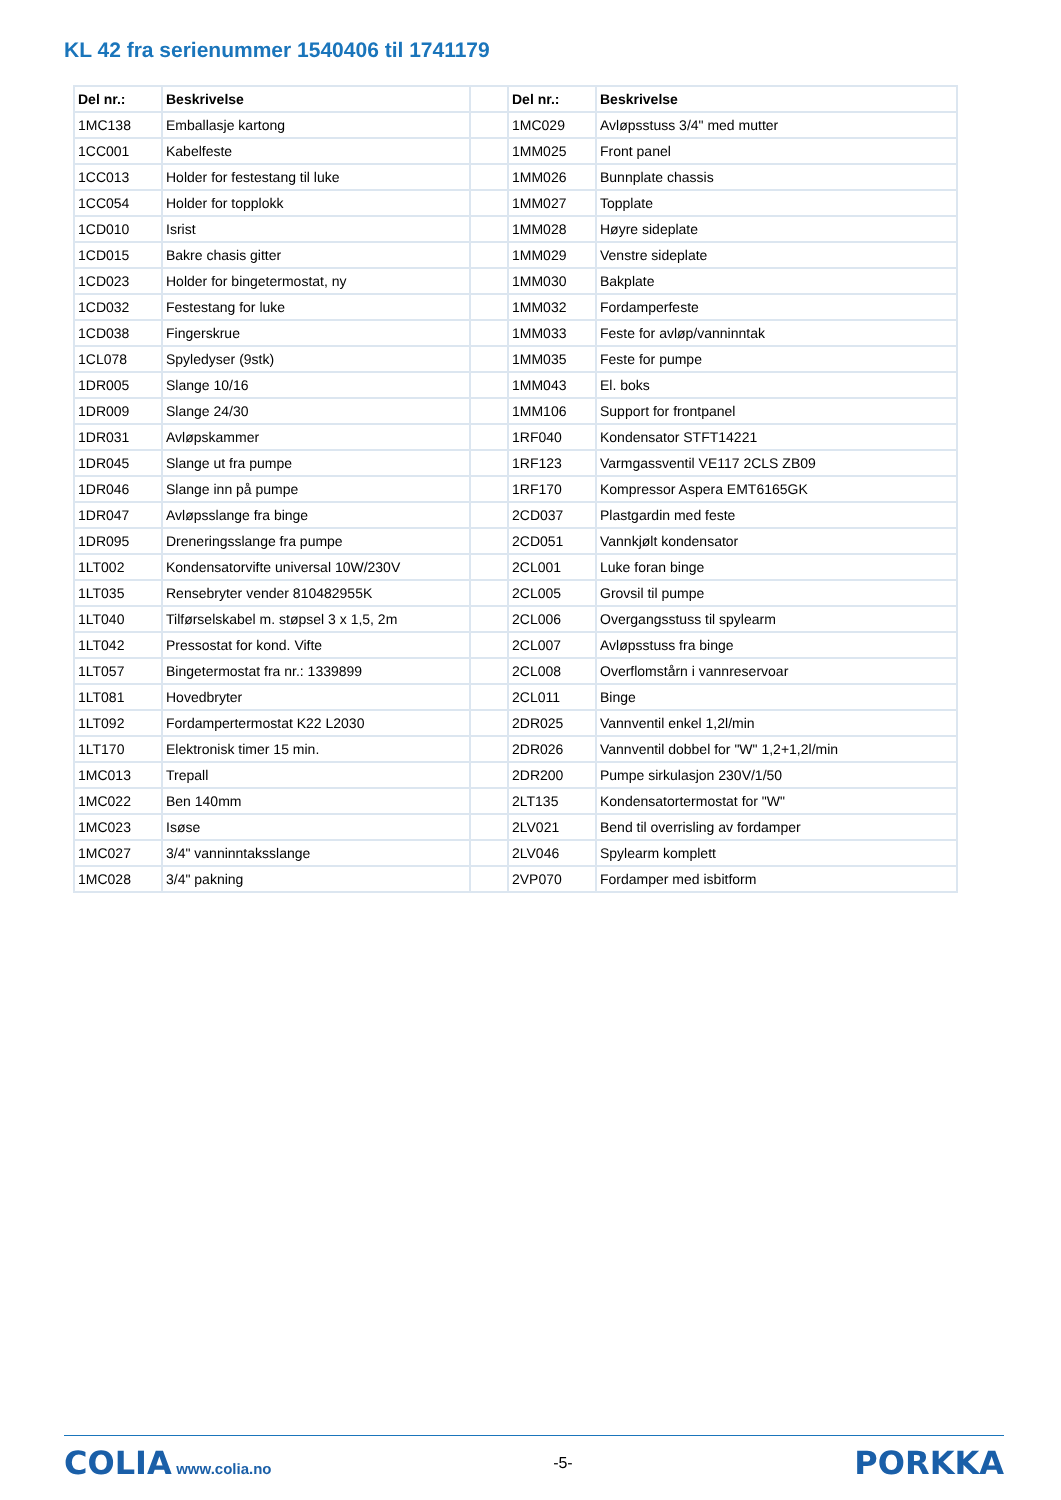KL 42 fra serienummer 1540406 til 1741179
| Del nr.: | Beskrivelse | | Del nr.: | Beskrivelse |
| 1MC138 | Emballasje kartong | | 1MC029 | Avløpsstuss 3/4" med mutter |
| 1CC001 | Kabelfeste | | 1MM025 | Front panel |
| 1CC013 | Holder for festestang til luke | | 1MM026 | Bunnplate chassis |
| 1CC054 | Holder for topplokk | | 1MM027 | Topplate |
| 1CD010 | Isrist | | 1MM028 | Høyre sideplate |
| 1CD015 | Bakre chasis gitter | | 1MM029 | Venstre sideplate |
| 1CD023 | Holder for bingetermostat, ny | | 1MM030 | Bakplate |
| 1CD032 | Festestang for luke | | 1MM032 | Fordamperfeste |
| 1CD038 | Fingerskrue | | 1MM033 | Feste for avløp/vanninntak |
| 1CL078 | Spyledyser (9stk) | | 1MM035 | Feste for pumpe |
| 1DR005 | Slange 10/16 | | 1MM043 | El. boks |
| 1DR009 | Slange 24/30 | | 1MM106 | Support for frontpanel |
| 1DR031 | Avløpskammer | | 1RF040 | Kondensator STFT14221 |
| 1DR045 | Slange ut fra pumpe | | 1RF123 | Varmgassventil VE117 2CLS ZB09 |
| 1DR046 | Slange inn på pumpe | | 1RF170 | Kompressor Aspera EMT6165GK |
| 1DR047 | Avløpsslange fra binge | | 2CD037 | Plastgardin med feste |
| 1DR095 | Dreneringsslange fra pumpe | | 2CD051 | Vannkjølt kondensator |
| 1LT002 | Kondensatorvifte universal 10W/230V | | 2CL001 | Luke foran binge |
| 1LT035 | Rensebryter vender 810482955K | | 2CL005 | Grovsil til pumpe |
| 1LT040 | Tilførselskabel m. støpsel 3 x 1,5, 2m | | 2CL006 | Overgangsstuss til spylearm |
| 1LT042 | Pressostat for kond. Vifte | | 2CL007 | Avløpsstuss fra binge |
| 1LT057 | Bingetermostat fra nr.: 1339899 | | 2CL008 | Overflomstårn i vannreservoar |
| 1LT081 | Hovedbryter | | 2CL011 | Binge |
| 1LT092 | Fordampertermostat K22 L2030 | | 2DR025 | Vannventil enkel 1,2l/min |
| 1LT170 | Elektronisk timer 15 min. | | 2DR026 | Vannventil dobbel for "W" 1,2+1,2l/min |
| 1MC013 | Trepall | | 2DR200 | Pumpe sirkulasjon 230V/1/50 |
| 1MC022 | Ben 140mm | | 2LT135 | Kondensatortermostat for "W" |
| 1MC023 | Isøse | | 2LV021 | Bend til overrisling av fordamper |
| 1MC027 | 3/4" vanninntaksslange | | 2LV046 | Spylearm komplett |
| 1MC028 | 3/4" pakning | | 2VP070 | Fordamper med isbitform |
COLIA www.colia.no -5-
PORKKA